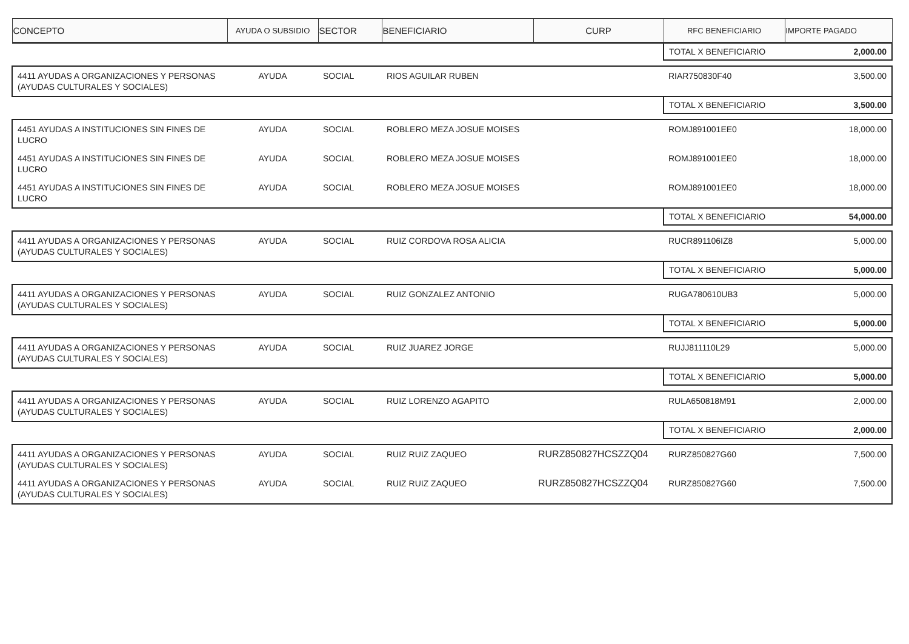| CONCEPTO | AYUDA O SUBSIDIO | SECTOR | BENEFICIARIO | CURP | RFC BENEFICIARIO | IMPORTE PAGADO |
| --- | --- | --- | --- | --- | --- | --- |
| | | | | | TOTAL X BENEFICIARIO | 2,000.00 |
| 4411 AYUDAS A ORGANIZACIONES Y PERSONAS (AYUDAS CULTURALES Y SOCIALES) | AYUDA | SOCIAL | RIOS AGUILAR RUBEN | | RIAR750830F40 | 3,500.00 |
| | | | | | TOTAL X BENEFICIARIO | 3,500.00 |
| 4451 AYUDAS A INSTITUCIONES SIN FINES DE LUCRO | AYUDA | SOCIAL | ROBLERO MEZA JOSUE MOISES | | ROMJ891001EE0 | 18,000.00 |
| 4451 AYUDAS A INSTITUCIONES SIN FINES DE LUCRO | AYUDA | SOCIAL | ROBLERO MEZA JOSUE MOISES | | ROMJ891001EE0 | 18,000.00 |
| 4451 AYUDAS A INSTITUCIONES SIN FINES DE LUCRO | AYUDA | SOCIAL | ROBLERO MEZA JOSUE MOISES | | ROMJ891001EE0 | 18,000.00 |
| | | | | | TOTAL X BENEFICIARIO | 54,000.00 |
| 4411 AYUDAS A ORGANIZACIONES Y PERSONAS (AYUDAS CULTURALES Y SOCIALES) | AYUDA | SOCIAL | RUIZ CORDOVA ROSA ALICIA | | RUCR891106IZ8 | 5,000.00 |
| | | | | | TOTAL X BENEFICIARIO | 5,000.00 |
| 4411 AYUDAS A ORGANIZACIONES Y PERSONAS (AYUDAS CULTURALES Y SOCIALES) | AYUDA | SOCIAL | RUIZ GONZALEZ ANTONIO | | RUGA780610UB3 | 5,000.00 |
| | | | | | TOTAL X BENEFICIARIO | 5,000.00 |
| 4411 AYUDAS A ORGANIZACIONES Y PERSONAS (AYUDAS CULTURALES Y SOCIALES) | AYUDA | SOCIAL | RUIZ JUAREZ JORGE | | RUJJ811110L29 | 5,000.00 |
| | | | | | TOTAL X BENEFICIARIO | 5,000.00 |
| 4411 AYUDAS A ORGANIZACIONES Y PERSONAS (AYUDAS CULTURALES Y SOCIALES) | AYUDA | SOCIAL | RUIZ LORENZO AGAPITO | | RULA650818M91 | 2,000.00 |
| | | | | | TOTAL X BENEFICIARIO | 2,000.00 |
| 4411 AYUDAS A ORGANIZACIONES Y PERSONAS (AYUDAS CULTURALES Y SOCIALES) | AYUDA | SOCIAL | RUIZ RUIZ ZAQUEO | RURZ850827HCSZZQ04 | RURZ850827G60 | 7,500.00 |
| 4411 AYUDAS A ORGANIZACIONES Y PERSONAS (AYUDAS CULTURALES Y SOCIALES) | AYUDA | SOCIAL | RUIZ RUIZ ZAQUEO | RURZ850827HCSZZQ04 | RURZ850827G60 | 7,500.00 |